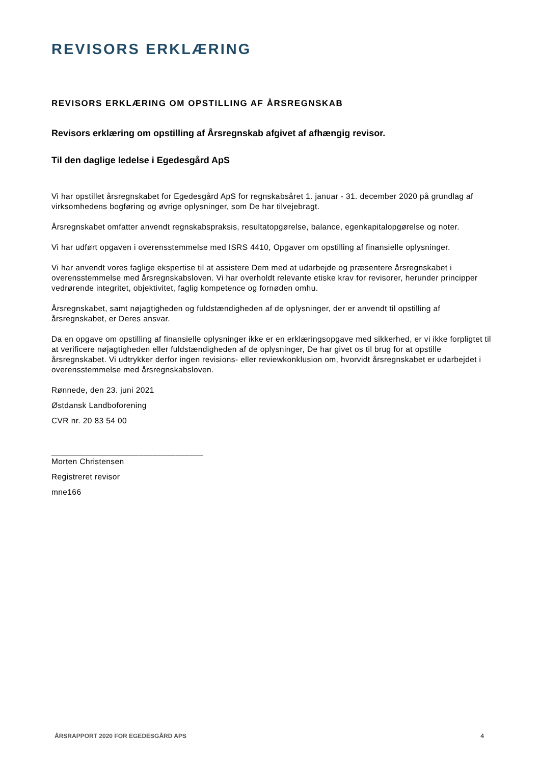REVISORS ERKLÆRING
REVISORS ERKLÆRING OM OPSTILLING AF ÅRSREGNSKAB
Revisors erklæring om opstilling af Årsregnskab afgivet af afhængig revisor.
Til den daglige ledelse i Egedesgård ApS
Vi har opstillet årsregnskabet for Egedesgård ApS for regnskabsåret 1. januar - 31. december 2020 på grundlag af virksomhedens bogføring og øvrige oplysninger, som De har tilvejebragt.
Årsregnskabet omfatter anvendt regnskabspraksis, resultatopgørelse, balance, egenkapitalopgørelse og noter.
Vi har udført opgaven i overensstemmelse med ISRS 4410, Opgaver om opstilling af finansielle oplysninger.
Vi har anvendt vores faglige ekspertise til at assistere Dem med at udarbejde og præsentere årsregnskabet i overensstemmelse med årsregnskabsloven. Vi har overholdt relevante etiske krav for revisorer, herunder principper vedrørende integritet, objektivitet, faglig kompetence og fornøden omhu.
Årsregnskabet, samt nøjagtigheden og fuldstændigheden af de oplysninger, der er anvendt til opstilling af årsregnskabet, er Deres ansvar.
Da en opgave om opstilling af finansielle oplysninger ikke er en erklæringsopgave med sikkerhed, er vi ikke forpligtet til at verificere nøjagtigheden eller fuldstændigheden af de oplysninger, De har givet os til brug for at opstille årsregnskabet. Vi udtrykker derfor ingen revisions- eller reviewkonklusion om, hvorvidt årsregnskabet er udarbejdet i overensstemmelse med årsregnskabsloven.
Rønnede, den 23. juni 2021
Østdansk Landboforening
CVR nr. 20 83 54 00
_________________________________
Morten Christensen
Registreret revisor
mne166
ÅRSRAPPORT 2020 FOR EGEDESGÅRD APS 4